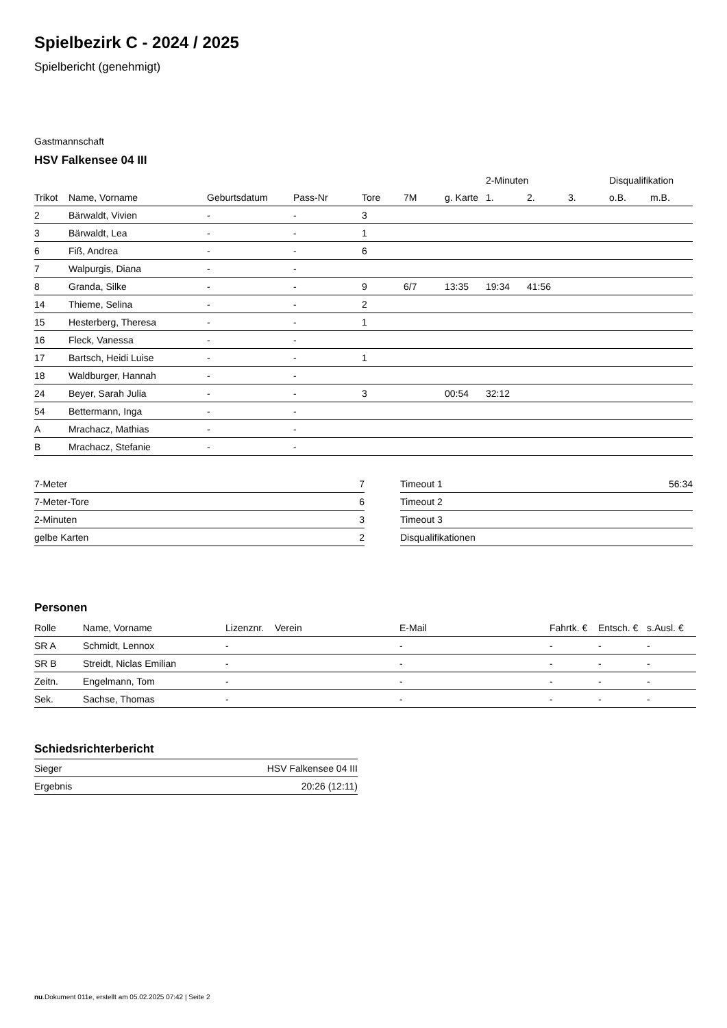Spielbezirk C - 2024 / 2025
Spielbericht (genehmigt)
Gastmannschaft
HSV Falkensee 04 III
| | | | | | | | 2-Minuten | | | Disqualifikation | |
| --- | --- | --- | --- | --- | --- | --- | --- | --- | --- | --- | --- |
| Trikot | Name, Vorname | Geburtsdatum | Pass-Nr | Tore | 7M | g. Karte | 1. | 2. | 3. | o.B. | m.B. |
| 2 | Bärwaldt, Vivien | - | - | 3 | | | | | | | |
| 3 | Bärwaldt, Lea | - | - | 1 | | | | | | | |
| 6 | Fiß, Andrea | - | - | 6 | | | | | | | |
| 7 | Walpurgis, Diana | - | - | | | | | | | | |
| 8 | Granda, Silke | - | - | 9 | 6/7 | 13:35 | 19:34 | 41:56 | | | |
| 14 | Thieme, Selina | - | - | 2 | | | | | | | |
| 15 | Hesterberg, Theresa | - | - | 1 | | | | | | | |
| 16 | Fleck, Vanessa | - | - | | | | | | | | |
| 17 | Bartsch, Heidi Luise | - | - | 1 | | | | | | | |
| 18 | Waldburger, Hannah | - | - | | | | | | | | |
| 24 | Beyer, Sarah Julia | - | - | 3 | | 00:54 | 32:12 | | | | |
| 54 | Bettermann, Inga | - | - | | | | | | | | |
| A | Mrachacz, Mathias | - | - | | | | | | | | |
| B | Mrachacz, Stefanie | - | - | | | | | | | | |
| 7-Meter | 7 |
| 7-Meter-Tore | 6 |
| 2-Minuten | 3 |
| gelbe Karten | 2 |
| Timeout 1 | 56:34 |
| Timeout 2 | |
| Timeout 3 | |
| Disqualifikationen | |
Personen
| Rolle | Name, Vorname | Lizenznr. | Verein | E-Mail | Fahrtk. € | Entsch. € | s.Ausl. € |
| --- | --- | --- | --- | --- | --- | --- | --- |
| SR A | Schmidt, Lennox | - | | - | - | - | - |
| SR B | Streidt, Niclas Emilian | - | | - | - | - | - |
| Zeitn. | Engelmann, Tom | - | | - | - | - | - |
| Sek. | Sachse, Thomas | - | | - | - | - | - |
Schiedsrichterbericht
| Sieger | HSV Falkensee 04 III |
| Ergebnis | 20:26 (12:11) |
nu.Dokument 011e, erstellt am 05.02.2025 07:42 | Seite 2